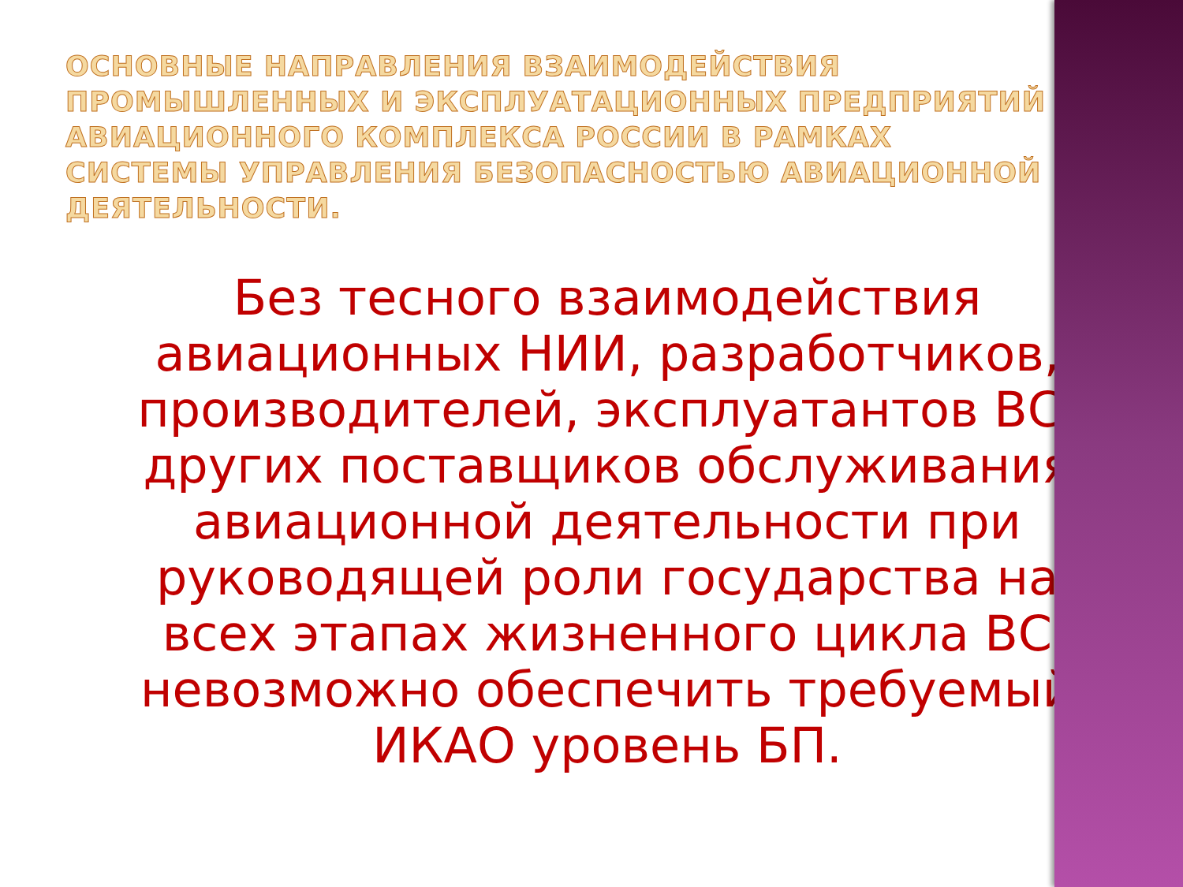ОСНОВНЫЕ НАПРАВЛЕНИЯ ВЗАИМОДЕЙСТВИЯ ПРОМЫШЛЕННЫХ И ЭКСПЛУАТАЦИОННЫХ ПРЕДПРИЯТИЙ АВИАЦИОННОГО КОМПЛЕКСА РОССИИ В РАМКАХ СИСТЕМЫ УПРАВЛЕНИЯ БЕЗОПАСНОСТЬЮ АВИАЦИОННОЙ ДЕЯТЕЛЬНОСТИ.
Без тесного взаимодействия авиационных НИИ, разработчиков, производителей, эксплуатантов ВС, других поставщиков обслуживания авиационной деятельности при руководящей роли государства на всех этапах жизненного цикла ВС невозможно обеспечить требуемый ИКАО уровень БП.